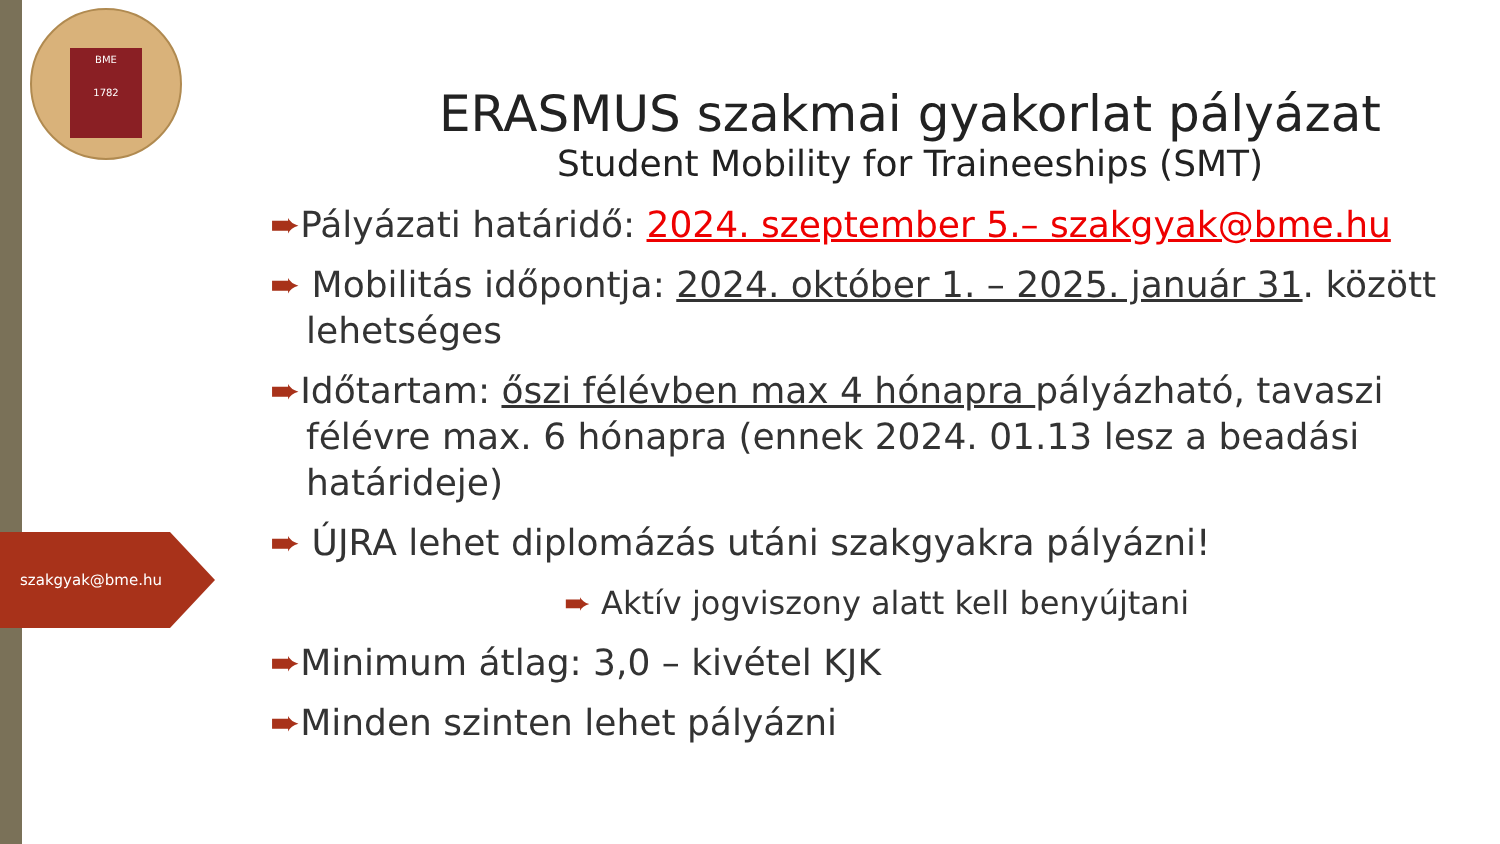BME
1782
szakgyak@bme.hu
ERASMUS szakmai gyakorlat pályázat
Student Mobility for Traineeships (SMT)
➨Pályázati határidő: 2024. szeptember 5.– szakgyak@bme.hu
➨ Mobilitás időpontja: 2024. október 1. – 2025. január 31. között lehetséges
➨Időtartam: őszi félévben max 4 hónapra pályázható, tavaszi félévre max. 6 hónapra (ennek 2024. 01.13 lesz a beadási határideje)
➨ ÚJRA lehet diplomázás utáni szakgyakra pályázni!
➨ Aktív jogviszony alatt kell benyújtani
➨Minimum átlag: 3,0 – kivétel KJK
➨Minden szinten lehet pályázni